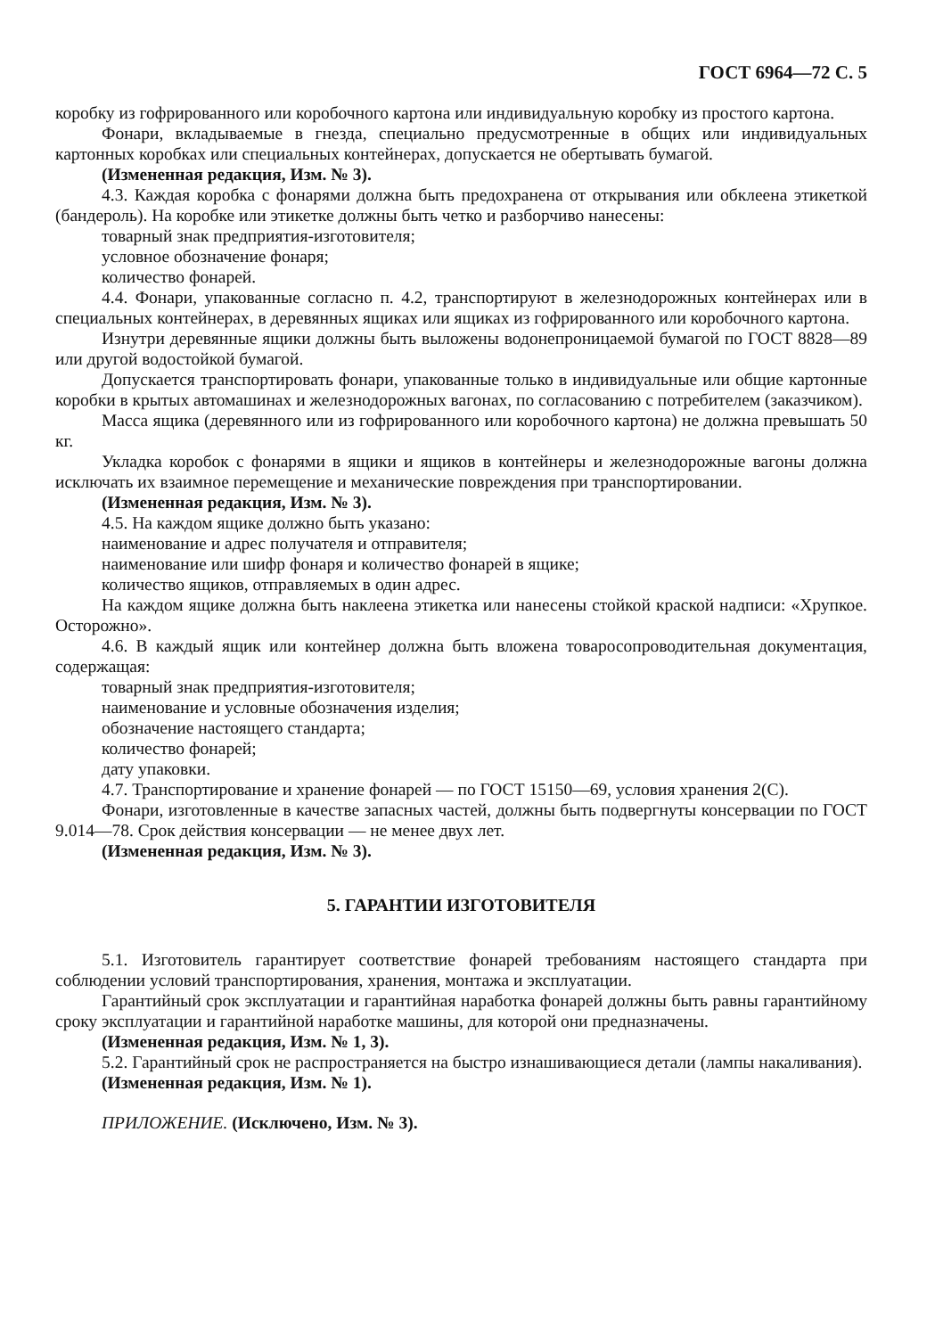ГОСТ 6964—72 С. 5
коробку из гофрированного или коробочного картона или индивидуальную коробку из простого картона.
Фонари, вкладываемые в гнезда, специально предусмотренные в общих или индивидуальных картонных коробках или специальных контейнерах, допускается не обертывать бумагой.
(Измененная редакция, Изм. № 3).
4.3. Каждая коробка с фонарями должна быть предохранена от открывания или обклеена этикеткой (бандероль). На коробке или этикетке должны быть четко и разборчиво нанесены:
товарный знак предприятия-изготовителя;
условное обозначение фонаря;
количество фонарей.
4.4. Фонари, упакованные согласно п. 4.2, транспортируют в железнодорожных контейнерах или в специальных контейнерах, в деревянных ящиках или ящиках из гофрированного или коробочного картона.
Изнутри деревянные ящики должны быть выложены водонепроницаемой бумагой по ГОСТ 8828—89 или другой водостойкой бумагой.
Допускается транспортировать фонари, упакованные только в индивидуальные или общие картонные коробки в крытых автомашинах и железнодорожных вагонах, по согласованию с потребителем (заказчиком).
Масса ящика (деревянного или из гофрированного или коробочного картона) не должна превышать 50 кг.
Укладка коробок с фонарями в ящики и ящиков в контейнеры и железнодорожные вагоны должна исключать их взаимное перемещение и механические повреждения при транспортировании.
(Измененная редакция, Изм. № 3).
4.5. На каждом ящике должно быть указано:
наименование и адрес получателя и отправителя;
наименование или шифр фонаря и количество фонарей в ящике;
количество ящиков, отправляемых в один адрес.
На каждом ящике должна быть наклеена этикетка или нанесены стойкой краской надписи: «Хрупкое. Осторожно».
4.6. В каждый ящик или контейнер должна быть вложена товаросопроводительная документация, содержащая:
товарный знак предприятия-изготовителя;
наименование и условные обозначения изделия;
обозначение настоящего стандарта;
количество фонарей;
дату упаковки.
4.7. Транспортирование и хранение фонарей — по ГОСТ 15150—69, условия хранения 2(С).
Фонари, изготовленные в качестве запасных частей, должны быть подвергнуты консервации по ГОСТ 9.014—78. Срок действия консервации — не менее двух лет.
(Измененная редакция, Изм. № 3).
5. ГАРАНТИИ ИЗГОТОВИТЕЛЯ
5.1. Изготовитель гарантирует соответствие фонарей требованиям настоящего стандарта при соблюдении условий транспортирования, хранения, монтажа и эксплуатации.
Гарантийный срок эксплуатации и гарантийная наработка фонарей должны быть равны гарантийному сроку эксплуатации и гарантийной наработке машины, для которой они предназначены.
(Измененная редакция, Изм. № 1, 3).
5.2. Гарантийный срок не распространяется на быстро изнашивающиеся детали (лампы накаливания).
(Измененная редакция, Изм. № 1).
ПРИЛОЖЕНИЕ. (Исключено, Изм. № 3).